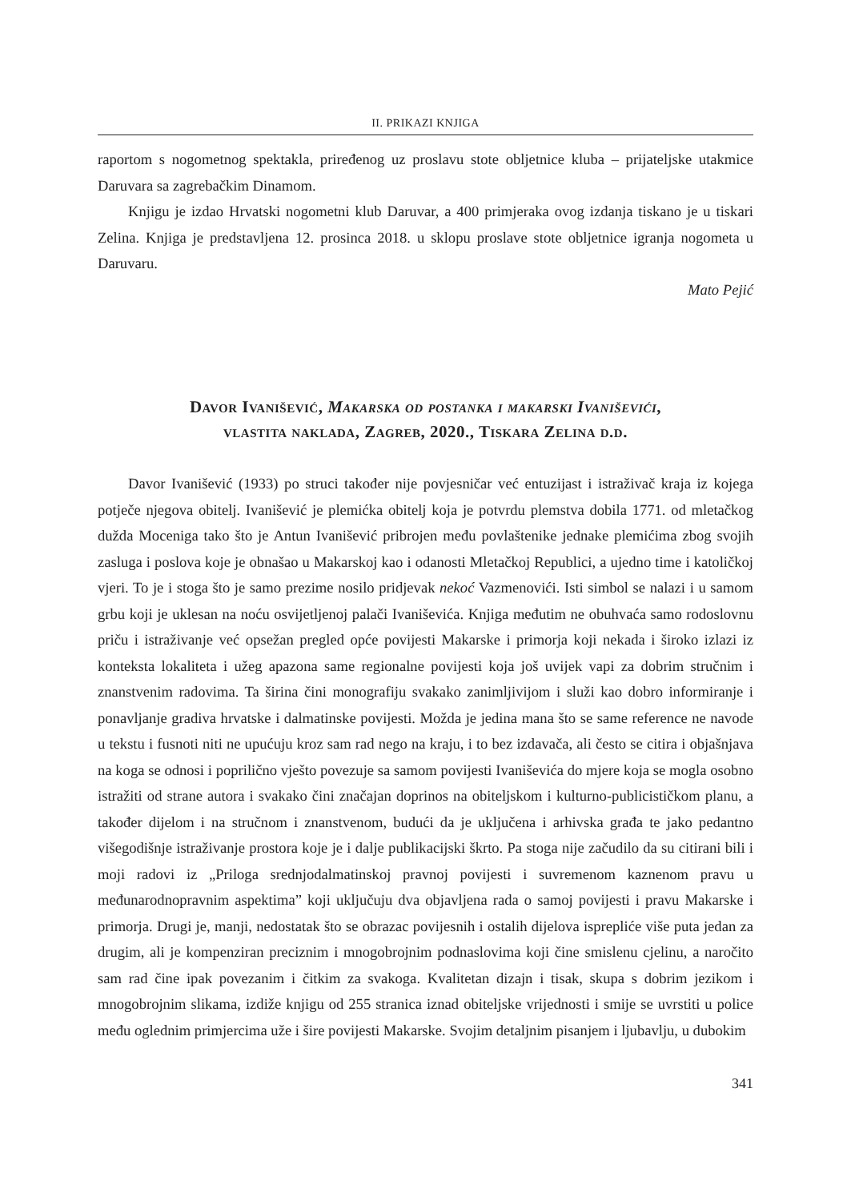II. PRIKAZI KNJIGA
raportom s nogometnog spektakla, priređenog uz proslavu stote obljetnice kluba – prijateljske utakmice Daruvara sa zagrebačkim Dinamom.
Knjigu je izdao Hrvatski nogometni klub Daruvar, a 400 primjeraka ovog izdanja tiskano je u tiskari Zelina. Knjiga je predstavljena 12. prosinca 2018. u sklopu proslave stote obljetnice igranja nogometa u Daruvaru.
Mato Pejić
Davor Ivanišević, Makarska od postanka i makarski Ivaniševići,
vlastita naklada, Zagreb, 2020., Tiskara Zelina d.d.
Davor Ivanišević (1933) po struci također nije povjesničar već entuzijast i istraživač kraja iz kojega potječe njegova obitelj. Ivanišević je plemićka obitelj koja je potvrdu plemstva dobila 1771. od mletačkog dužda Moceniga tako što je Antun Ivanišević pribrojen među povlaštenike jednake plemićima zbog svojih zasluga i poslova koje je obnašao u Makarskoj kao i odanosti Mletačkoj Republici, a ujedno time i katoličkoj vjeri. To je i stoga što je samo prezime nosilo pridjevak nekoć Vazmenovići. Isti simbol se nalazi i u samom grbu koji je uklesan na noću osvijetljenoj palači Ivaniševića. Knjiga međutim ne obuhvaća samo rodoslovnu priču i istraživanje već opsežan pregled opće povijesti Makarske i primorja koji nekada i široko izlazi iz konteksta lokaliteta i užeg apazona same regionalne povijesti koja još uvijek vapi za dobrim stručnim i znanstvenim radovima. Ta širina čini monografiju svakako zanimljivijom i služi kao dobro informiranje i ponavljanje gradiva hrvatske i dalmatinske povijesti. Možda je jedina mana što se same reference ne navode u tekstu i fusnoti niti ne upućuju kroz sam rad nego na kraju, i to bez izdavača, ali često se citira i objašnjava na koga se odnosi i poprilično vješto povezuje sa samom povijesti Ivaniševića do mjere koja se mogla osobno istražiti od strane autora i svakako čini značajan doprinos na obiteljskom i kulturno-publicističkom planu, a također dijelom i na stručnom i znanstvenom, budući da je uključena i arhivska građa te jako pedantno višegodišnje istraživanje prostora koje je i dalje publikacijski škrto. Pa stoga nije začudilo da su citirani bili i moji radovi iz „Priloga srednjodalmatinskoj pravnoj povijesti i suvremenom kaznenom pravu u međunarodnopravnim aspektima” koji uključuju dva objavljena rada o samoj povijesti i pravu Makarske i primorja. Drugi je, manji, nedostatak što se obrazac povijesnih i ostalih dijelova isprepliće više puta jedan za drugim, ali je kompenziran preciznim i mnogobrojnim podnaslovima koji čine smislenu cjelinu, a naročito sam rad čine ipak povezanim i čitkim za svakoga. Kvalitetan dizajn i tisak, skupa s dobrim jezikom i mnogobrojnim slikama, izdiže knjigu od 255 stranica iznad obiteljske vrijednosti i smije se uvrstiti u police među oglednim primjercima uže i šire povijesti Makarske. Svojim detaljnim pisanjem i ljubavlju, u dubokim
341